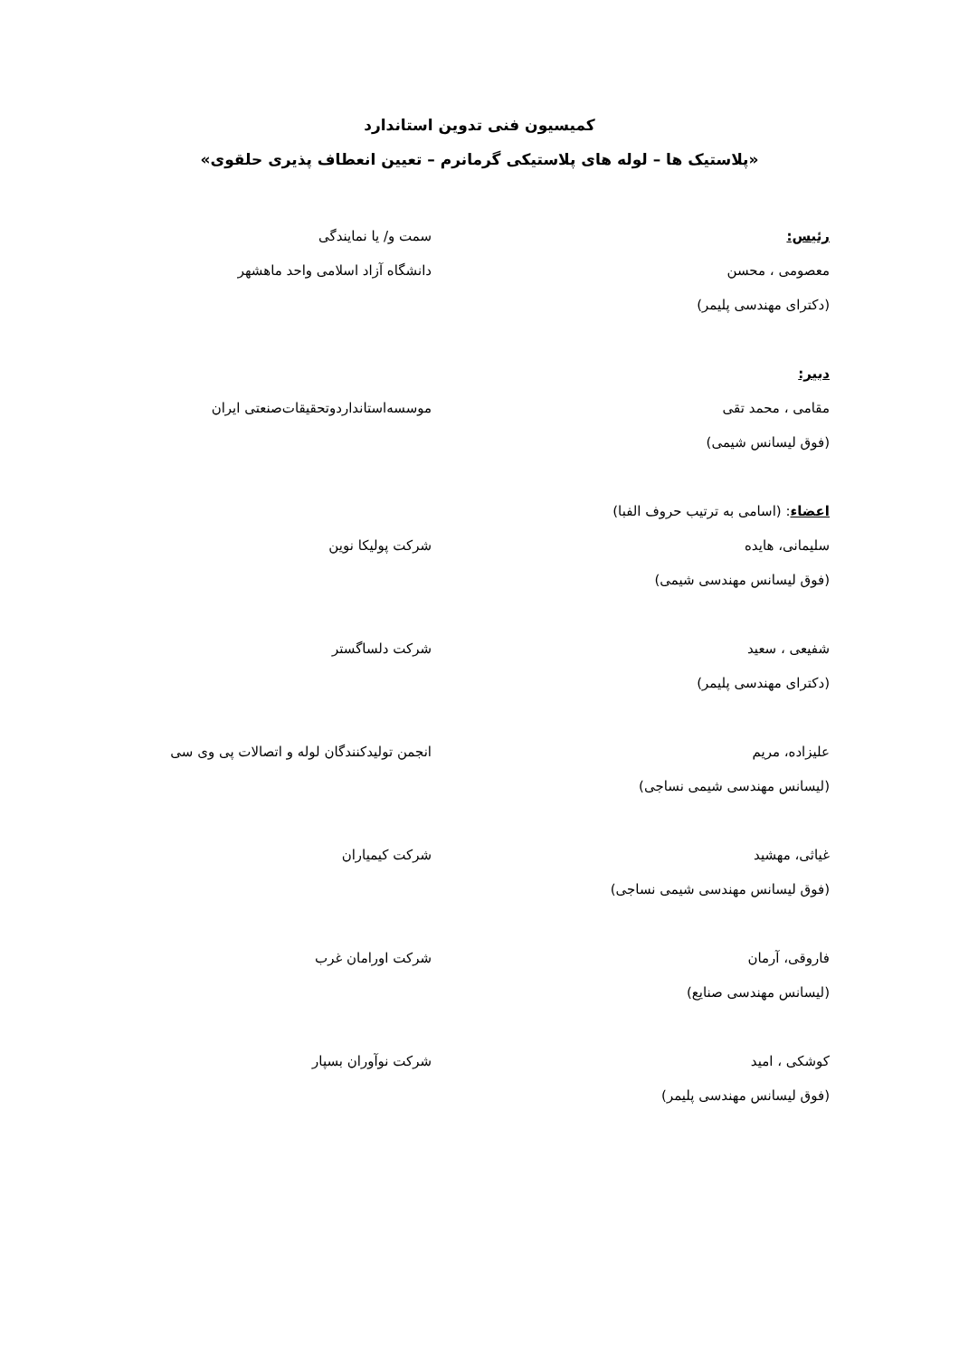کمیسیون فنی تدوین استاندارد
«پلاستیک ها – لوله های پلاستیکی گرمانرم – تعیین انعطاف پذیری حلقوی»
رئیس: سمت و/ یا نمایندگی
معصومی ، محسن
(دکترای مهندسی پلیمر)
دانشگاه آزاد اسلامی واحد ماهشهر
دبیر:
مقامی ، محمد تقی
(فوق لیسانس شیمی)
موسسه‌استانداردوتحقیقات‌صنعتی ایران
اعضاء: (اسامی به ترتیب حروف الفبا)
سلیمانی، هایده
(فوق لیسانس مهندسی شیمی)
شرکت پولیکا نوین
شفیعی ، سعید
(دکترای مهندسی پلیمر)
شرکت دلساگستر
علیزاده، مریم
(لیسانس مهندسی شیمی نساجی)
انجمن تولیدکنندگان لوله و اتصالات پی وی سی
غیاثی، مهشید
(فوق لیسانس مهندسی شیمی نساجی)
شرکت کیمیاران
فاروقی، آرمان
(لیسانس مهندسی صنایع)
شرکت اورامان غرب
کوشکی ، امید
(فوق لیسانس مهندسی پلیمر)
شرکت نوآوران بسپار